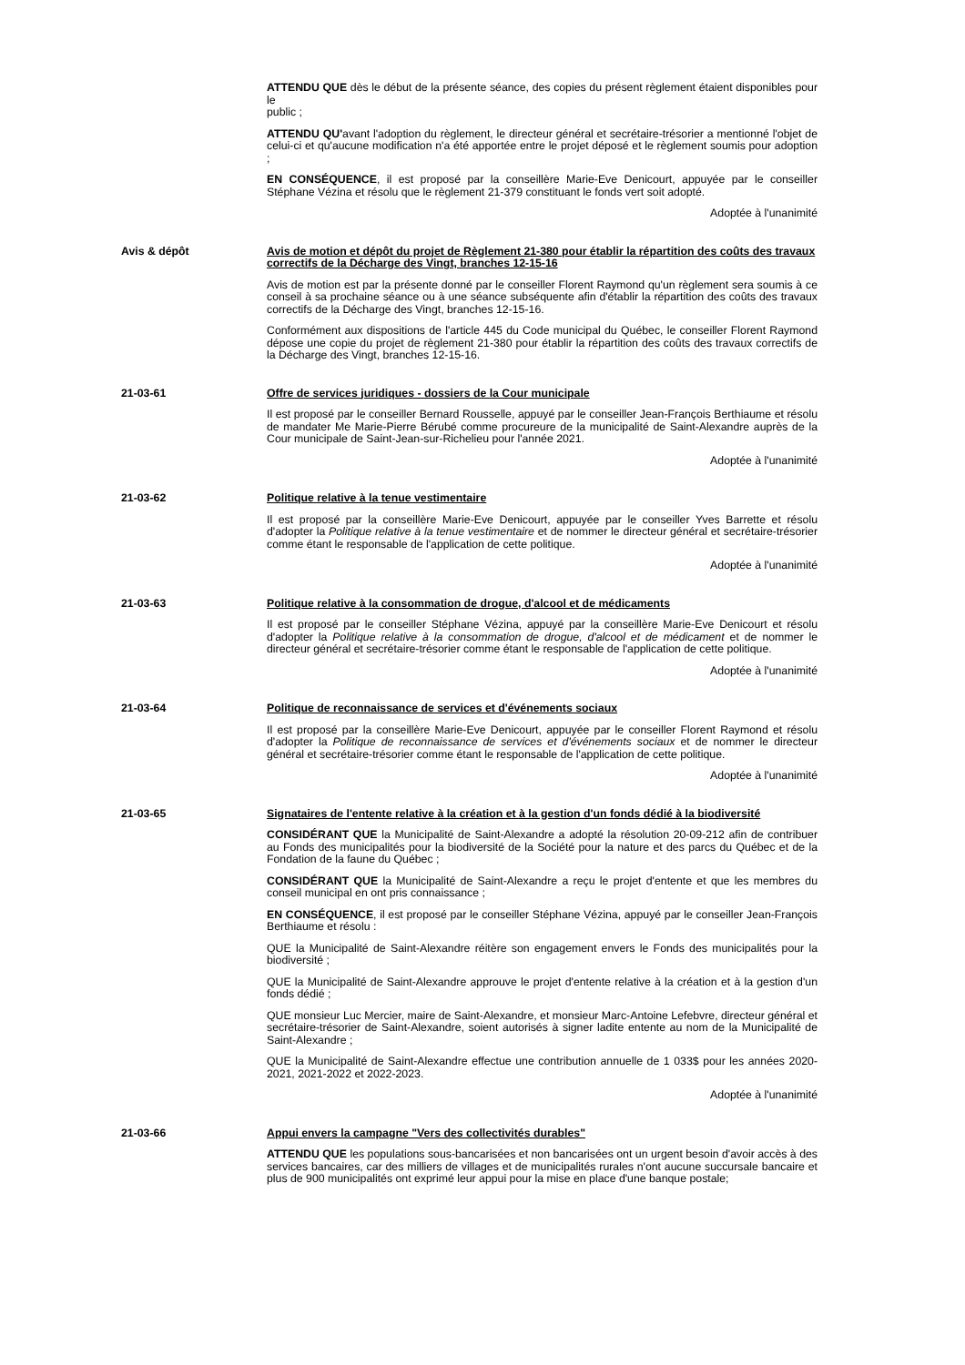ATTENDU QUE dès le début de la présente séance, des copies du présent règlement étaient disponibles pour le
public ;
ATTENDU QU'avant l'adoption du règlement, le directeur général et secrétaire-trésorier a mentionné l'objet de celui-ci et qu'aucune modification n'a été apportée entre le projet déposé et le règlement soumis pour adoption ;
EN CONSÉQUENCE, il est proposé par la conseillère Marie-Eve Denicourt, appuyée par le conseiller Stéphane Vézina et résolu que le règlement 21-379 constituant le fonds vert soit adopté.
Adoptée à l'unanimité
Avis & dépôt Avis de motion et dépôt du projet de Règlement 21-380 pour établir la répartition des coûts des travaux correctifs de la Décharge des Vingt, branches 12-15-16
Avis de motion est par la présente donné par le conseiller Florent Raymond qu'un règlement sera soumis à ce conseil à sa prochaine séance ou à une séance subséquente afin d'établir la répartition des coûts des travaux correctifs de la Décharge des Vingt, branches 12-15-16.
Conformément aux dispositions de l'article 445 du Code municipal du Québec, le conseiller Florent Raymond dépose une copie du projet de règlement 21-380 pour établir la répartition des coûts des travaux correctifs de la Décharge des Vingt, branches 12-15-16.
21-03-61 Offre de services juridiques - dossiers de la Cour municipale
Il est proposé par le conseiller Bernard Rousselle, appuyé par le conseiller Jean-François Berthiaume et résolu de mandater Me Marie-Pierre Bérubé comme procureure de la municipalité de Saint-Alexandre auprès de la Cour municipale de Saint-Jean-sur-Richelieu pour l'année 2021.
Adoptée à l'unanimité
21-03-62 Politique relative à la tenue vestimentaire
Il est proposé par la conseillère Marie-Eve Denicourt, appuyée par le conseiller Yves Barrette et résolu d'adopter la Politique relative à la tenue vestimentaire et de nommer le directeur général et secrétaire-trésorier comme étant le responsable de l'application de cette politique.
Adoptée à l'unanimité
21-03-63 Politique relative à la consommation de drogue, d'alcool et de médicaments
Il est proposé par le conseiller Stéphane Vézina, appuyé par la conseillère Marie-Eve Denicourt et résolu d'adopter la Politique relative à la consommation de drogue, d'alcool et de médicament et de nommer le directeur général et secrétaire-trésorier comme étant le responsable de l'application de cette politique.
Adoptée à l'unanimité
21-03-64 Politique de reconnaissance de services et d'événements sociaux
Il est proposé par la conseillère Marie-Eve Denicourt, appuyée par le conseiller Florent Raymond et résolu d'adopter la Politique de reconnaissance de services et d'événements sociaux et de nommer le directeur général et secrétaire-trésorier comme étant le responsable de l'application de cette politique.
Adoptée à l'unanimité
21-03-65 Signataires de l'entente relative à la création et à la gestion d'un fonds dédié à la biodiversité
CONSIDÉRANT QUE la Municipalité de Saint-Alexandre a adopté la résolution 20-09-212 afin de contribuer au Fonds des municipalités pour la biodiversité de la Société pour la nature et des parcs du Québec et de la Fondation de la faune du Québec ;
CONSIDÉRANT QUE la Municipalité de Saint-Alexandre a reçu le projet d'entente et que les membres du conseil municipal en ont pris connaissance ;
EN CONSÉQUENCE, il est proposé par le conseiller Stéphane Vézina, appuyé par le conseiller Jean-François Berthiaume et résolu :
QUE la Municipalité de Saint-Alexandre réitère son engagement envers le Fonds des municipalités pour la biodiversité ;
QUE la Municipalité de Saint-Alexandre approuve le projet d'entente relative à la création et à la gestion d'un fonds dédié ;
QUE monsieur Luc Mercier, maire de Saint-Alexandre, et monsieur Marc-Antoine Lefebvre, directeur général et secrétaire-trésorier de Saint-Alexandre, soient autorisés à signer ladite entente au nom de la Municipalité de Saint-Alexandre ;
QUE la Municipalité de Saint-Alexandre effectue une contribution annuelle de 1 033$ pour les années 2020-2021, 2021-2022 et 2022-2023.
Adoptée à l'unanimité
21-03-66 Appui envers la campagne "Vers des collectivités durables"
ATTENDU QUE les populations sous-bancarisées et non bancarisées ont un urgent besoin d'avoir accès à des services bancaires, car des milliers de villages et de municipalités rurales n'ont aucune succursale bancaire et plus de 900 municipalités ont exprimé leur appui pour la mise en place d'une banque postale;